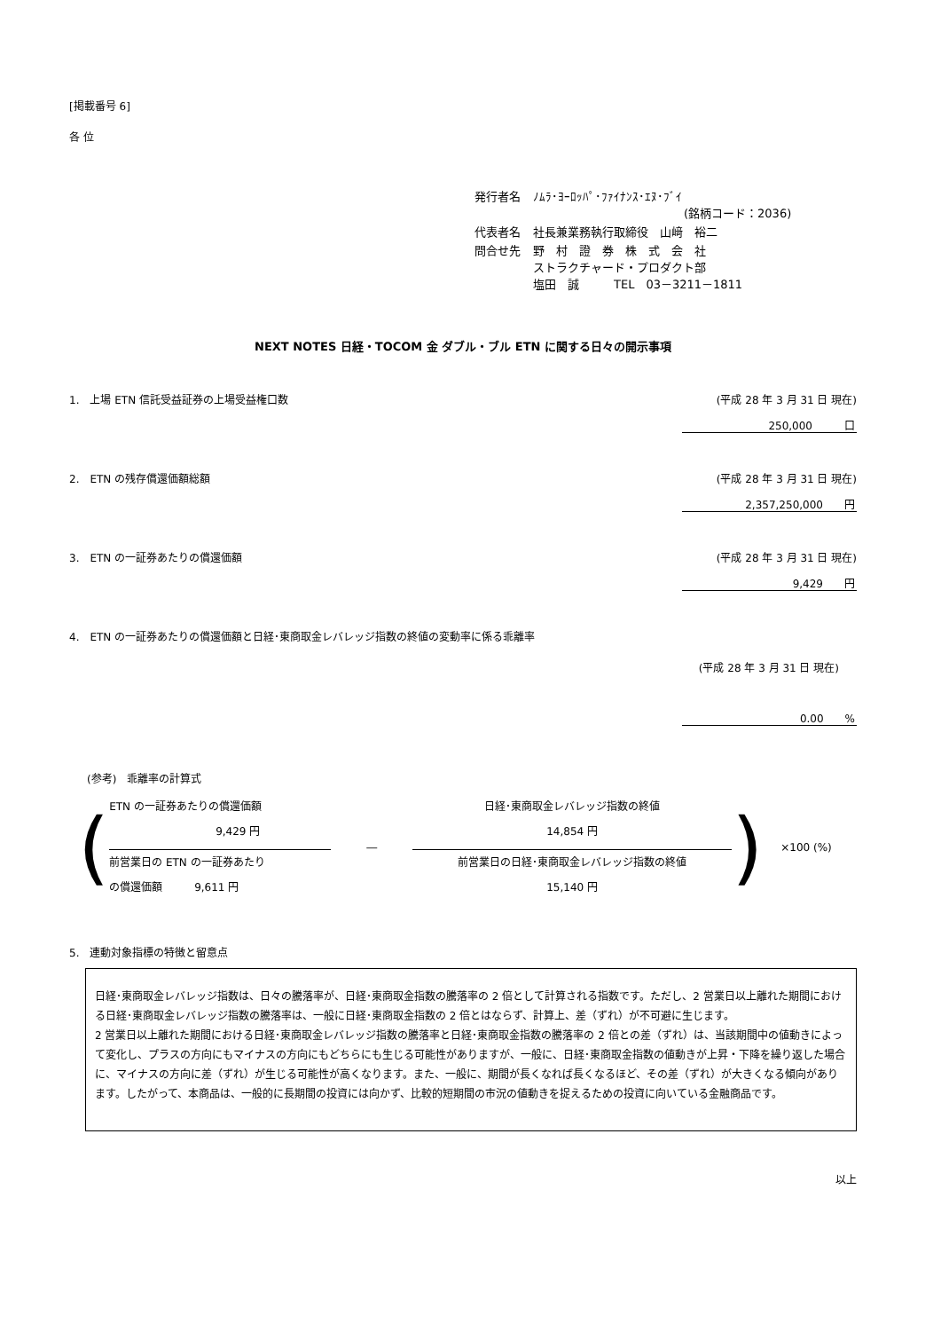[掲載番号 6]
各 位
| 発行者名 | ﾉﾑﾗ･ﾖｰﾛｯﾊﾟ･ﾌｧｲﾅﾝｽ･ｴﾇ･ﾌﾞｲ (銘柄コード：2036) |
| 代表者名 | 社長兼業務執行取締役 山﨑 裕二 |
| 問合せ先 | 野 村 證 券 株 式 会 社 ストラクチャード・プロダクト部 塩田 誠 TEL 03－3211－1811 |
NEXT NOTES 日経・TOCOM 金 ダブル・ブル ETN に関する日々の開示事項
1.　上場 ETN 信託受益証券の上場受益権口数 (平成 28 年 3 月 31 日 現在)
250,000　　　口
2.　ETN の残存償還価額総額 (平成 28 年 3 月 31 日 現在)
2,357,250,000　　円
3.　ETN の一証券あたりの償還価額 (平成 28 年 3 月 31 日 現在)
9,429　　円
4.　ETN の一証券あたりの償還価額と日経･東商取金レバレッジ指数の終値の変動率に係る乖離率
(平成 28 年 3 月 31 日 現在)
0.00　　%
(参考)　乖離率の計算式
(
ETN の一証券あたりの償還価額
9,429 円
前営業日の ETN の一証券あたり
の償還価額　　　9,611 円
―
日経･東商取金レバレッジ指数の終値
14,854 円
前営業日の日経･東商取金レバレッジ指数の終値
15,140 円
) ×100 (%)
5.　連動対象指標の特徴と留意点
日経･東商取金レバレッジ指数は、日々の騰落率が、日経･東商取金指数の騰落率の 2 倍として計算される指数です。ただし、2 営業日以上離れた期間における日経･東商取金レバレッジ指数の騰落率は、一般に日経･東商取金指数の 2 倍とはならず、計算上、差（ずれ）が不可避に生じます。
2 営業日以上離れた期間における日経･東商取金レバレッジ指数の騰落率と日経･東商取金指数の騰落率の 2 倍との差（ずれ）は、当該期間中の値動きによって変化し、プラスの方向にもマイナスの方向にもどちらにも生じる可能性がありますが、一般に、日経･東商取金指数の値動きが上昇・下降を繰り返した場合に、マイナスの方向に差（ずれ）が生じる可能性が高くなります。また、一般に、期間が長くなれば長くなるほど、その差（ずれ）が大きくなる傾向があります。したがって、本商品は、一般的に長期間の投資には向かず、比較的短期間の市況の値動きを捉えるための投資に向いている金融商品です。
以上